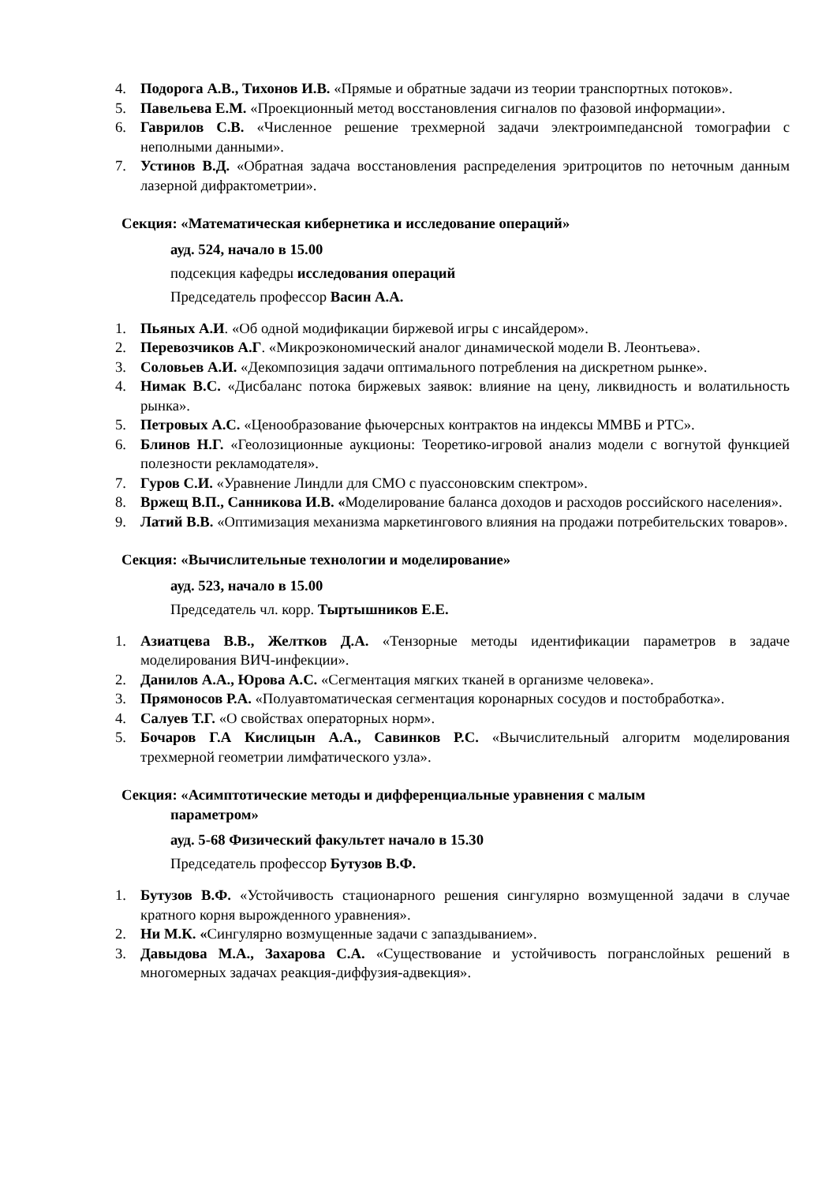4. Подорога А.В., Тихонов И.В. «Прямые и обратные задачи из теории транспортных потоков».
5. Павельева Е.М. «Проекционный метод восстановления сигналов по фазовой информации».
6. Гаврилов С.В. «Численное решение трехмерной задачи электроимпедансной томографии с неполными данными».
7. Устинов В.Д. «Обратная задача восстановления распределения эритроцитов по неточным данным лазерной дифрактометрии».
Секция: «Математическая кибернетика и исследование операций»
ауд. 524, начало в 15.00
подсекция кафедры исследования операций
Председатель профессор Васин А.А.
1. Пьяных А.И. «Об одной модификации биржевой игры с инсайдером».
2. Перевозчиков А.Г. «Микроэкономический аналог динамической модели В. Леонтьева».
3. Соловьев А.И. «Декомпозиция задачи оптимального потребления на дискретном рынке».
4. Нимак В.С. «Дисбаланс потока биржевых заявок: влияние на цену, ликвидность и волатильность рынка».
5. Петровых А.С. «Ценообразование фьючерсных контрактов на индексы ММВБ и РТС».
6. Блинов Н.Г. «Геолозиционные аукционы: Теоретико-игровой анализ модели с вогнутой функцией полезности рекламодателя».
7. Гуров С.И. «Уравнение Линдли для СМО с пуассоновским спектром».
8. Вржещ В.П., Санникова И.В. «Моделирование баланса доходов и расходов российского населения».
9. Латий В.В. «Оптимизация механизма маркетингового влияния на продажи потребительских товаров».
Секция: «Вычислительные технологии и моделирование»
ауд. 523, начало в 15.00
Председатель чл. корр. Тыртышников Е.Е.
1. Азиатцева В.В., Желтков Д.А. «Тензорные методы идентификации параметров в задаче моделирования ВИЧ-инфекции».
2. Данилов А.А., Юрова А.С. «Сегментация мягких тканей в организме человека».
3. Прямоносов Р.А. «Полуавтоматическая сегментация коронарных сосудов и постобработка».
4. Салуев Т.Г. «О свойствах операторных норм».
5. Бочаров Г.А Кислицын А.А., Савинков Р.С. «Вычислительный алгоритм моделирования трехмерной геометрии лимфатического узла».
Секция: «Асимптотические методы и дифференциальные уравнения с малым
параметром»
ауд. 5-68 Физический факультет начало в 15.30
Председатель профессор Бутузов В.Ф.
1. Бутузов В.Ф. «Устойчивость стационарного решения сингулярно возмущенной задачи в случае кратного корня вырожденного уравнения».
2. Ни М.К. «Сингулярно возмущенные задачи с запаздыванием».
3. Давыдова М.А., Захарова С.А. «Существование и устойчивость погранслойных решений в многомерных задачах реакция-диффузия-адвекция».